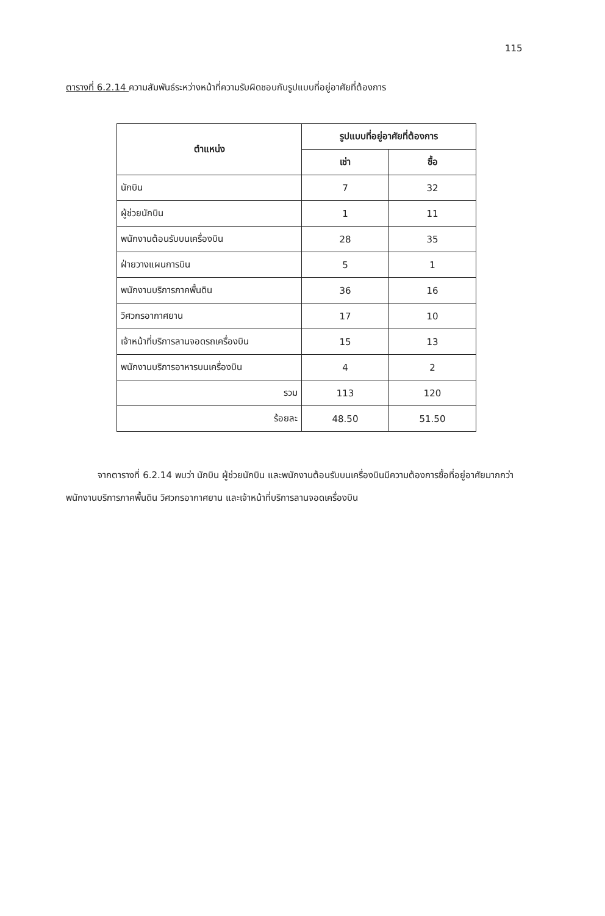115
ตารางที่ 6.2.14 ความสัมพันธ์ระหว่างหน้าที่ความรับผิดชอบกับรูปแบบที่อยู่อาศัยที่ต้องการ
| ตำแหน่ง | รูปแบบที่อยู่อาศัยที่ต้องการ | |
| --- | --- | --- |
| | เช่า | ซื้อ |
| นักบิน | 7 | 32 |
| ผู้ช่วยนักบิน | 1 | 11 |
| พนักงานต้อนรับบนเครื่องบิน | 28 | 35 |
| ฝ่ายวางแผนการบิน | 5 | 1 |
| พนักงานบริการภาคพื้นดิน | 36 | 16 |
| วิศวกรอากาศยาน | 17 | 10 |
| เจ้าหน้าที่บริการลานจอดรถเครื่องบิน | 15 | 13 |
| พนักงานบริการอาหารบนเครื่องบิน | 4 | 2 |
| รวม | 113 | 120 |
| ร้อยละ | 48.50 | 51.50 |
จากตารางที่ 6.2.14 พบว่า นักบิน ผู้ช่วยนักบิน และพนักงานต้อนรับบนเครื่องบินมีความต้องการซื้อที่อยู่อาศัยมากกว่าพนักงานบริการภาคพื้นดิน วิศวกรอากาศยาน และเจ้าหน้าที่บริการลานจอดเครื่องบิน